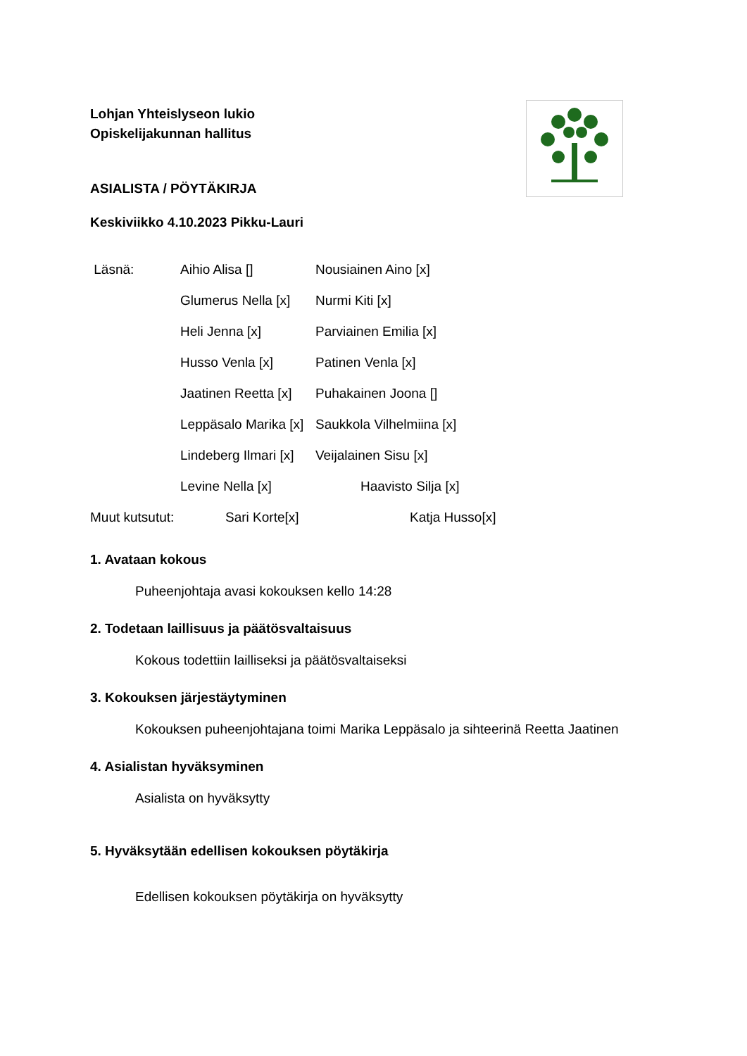Lohjan Yhteislyseon lukio
Opiskelijakunnan hallitus
ASIALISTA / PÖYTÄKIRJA
Keskiviikko 4.10.2023 Pikku-Lauri
| Läsnä: | Aihio Alisa [] | Nousiainen Aino [x] |
| | Glumerus Nella [x] | Nurmi Kiti [x] |
| | Heli Jenna [x] | Parviainen Emilia [x] |
| | Husso Venla [x] | Patinen Venla [x] |
| | Jaatinen Reetta [x] | Puhakainen Joona [] |
| | Leppäsalo Marika [x] | Saukkola Vilhelmiina [x] |
| | Lindeberg Ilmari [x] | Veijalainen Sisu [x] |
| | Levine Nella [x] | Haavisto Silja [x] |
Muut kutsutut: Sari Korte[x] Katja Husso[x]
1. Avataan kokous
Puheenjohtaja avasi kokouksen kello 14:28
2. Todetaan laillisuus ja päätösvaltaisuus
Kokous todettiin lailliseksi ja päätösvaltaiseksi
3. Kokouksen järjestäytyminen
Kokouksen puheenjohtajana toimi Marika Leppäsalo ja sihteerinä Reetta Jaatinen
4. Asialistan hyväksyminen
Asialista on hyväksytty
5. Hyväksytään edellisen kokouksen pöytäkirja
Edellisen kokouksen pöytäkirja on hyväksytty